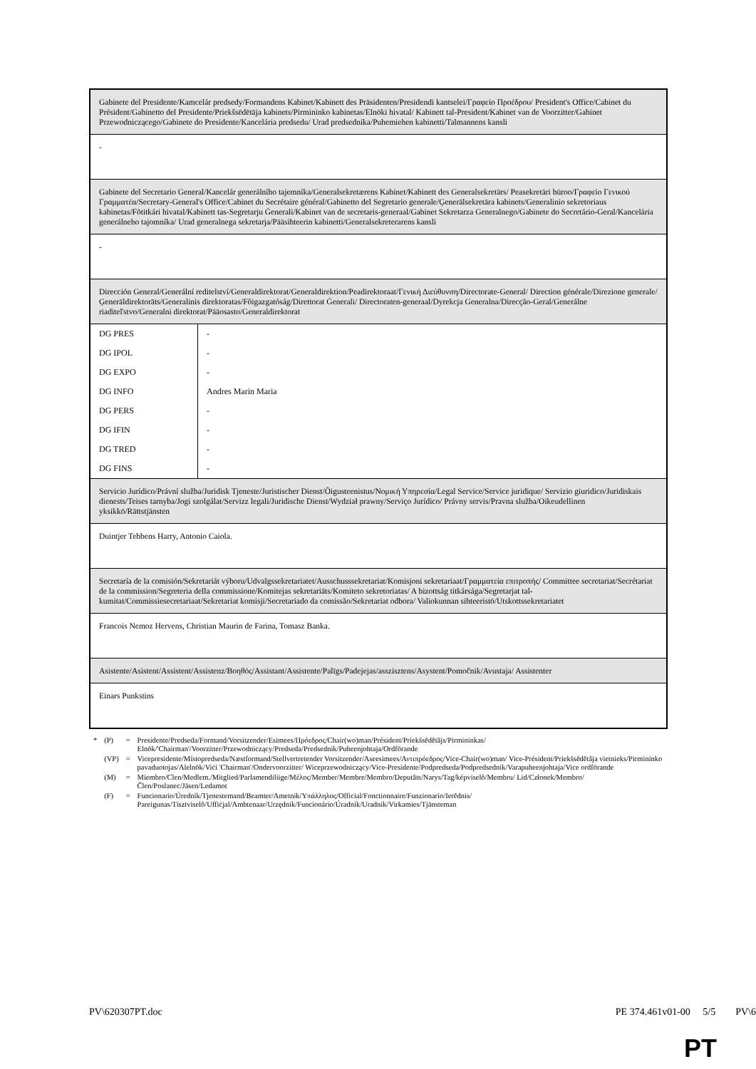| Gabinete del Presidente/Kamcelár predsedy/Formandens Kabinet/Kabinett des Präsidenten/Presidendi kantselei/Γραφείο Προέδρου/ President's Office/Cabinet du Président/Gabinetto del Presidente/Priekšsēdētāja kabinets/Pirmininko kabinetas/Elnöki hivatal/ Kabinett tal-President/Kabinet van de Voorzitter/Gabinet Przewodniczącego/Gabinete do Presidente/Kancelária predsedu/ Urad predsednika/Puhemiehen kabinetti/Talmannens kansli |
| - |
| Gabinete del Secretario General/Kancelár generálního tajemníka/Generalsekretærens Kabinet/Kabinett des Generalsekretärs/ Peasekretäri büroo/Γραφείο Γενικού Γραμματέα/Secretary-General's Office/Cabinet du Secrétaire général/Gabinetto del Segretario generale/Ģenerālsekretāra kabinets/Generalinio sekretoriaus kabinetas/Fõtitkári hivatal/Kabinett tas-Segretarju Ġenerali/Kabinet van de secretaris-generaal/Gabinet Sekretarza Generalnego/Gabinete do Secretário-Geral/Kancelária generálneho tajomníka/ Urad generalnega sekretarja/Pääsihteerin kabinetti/Generalsekreterarens kansli |
| - |
| Dirección General/Generální reditelství/Generaldirektorat/Generaldirektion/Peadirektoraat/Γενική Διεύθυνση/Directorate-General/ Direction générale/Direzione generale/Ģenerāldirektorāts/Generalinis direktoratas/Fõigazgatóság/Direttorat Ġenerali/ Directoraten-generaal/Dyrekcja Generalna/Direcção-Geral/Generálne riaditeľstvo/Generalni direktorat/Pääosasto/Generaldirektorat |
| / DG PRES / - / / DG IPOL / - / / DG EXPO / - / / DG INFO / Andres Marin Maria / / DG PERS / - / / DG IFIN / - / / DG TRED / - / / DG FINS / - / |
| Servicio Jurídico/Právní služba/Juridisk Tjeneste/Juristischer Dienst/Õigusteenistus/Νομική Υπηρεσία/Legal Service/Service juridique/ Servizio giuridico/Juridiskais dienests/Teises tarnyba/Jogi szolgálat/Servizz legali/Juridische Dienst/Wydział prawny/Serviço Jurídico/ Právny servis/Pravna služba/Oikeudellinen yksikkö/Rättstjänsten |
| Duintjer Tebbens Harry, Antonio Caiola. |
| Secretaría de la comisión/Sekretariát výboru/Udvalgssekretariatet/Ausschusssekretariat/Komisjoni sekretariaat/Γραμματεία επιτροπής/ Committee secretariat/Secrétariat de la commission/Segreteria della commissione/Komitejas sekretariāts/Komiteto sekretoriatas/ A bizottság titkársága/Segretarjat tal-kumitat/Commissiesecretariaat/Sekretariat komisji/Secretariado da comissão/Sekretariat odbora/ Valiokunnan sihteeristö/Utskottssekretariatet |
| Francois Nemoz Hervens, Christian Maurin de Farina, Tomasz Banka. |
| Asistente/Asistent/Assistent/Assistenz/Βοηθός/Assistant/Assistente/Palīgs/Padejejas/asszisztens/Asystent/Pomočnik/Avustaja/ Assistenter |
| Einars Punkstins |
| * | (P) | = | Presidente/Predseda/Formand/Vorsitzender/Esimees/Πρόεδρος/Chair(wo)man/Président/Priekšsēdētājs/Pirmininkas/ Elnök/'Chairman'/Voorzitter/Przewodniczący/Predseda/Predsednik/Puheenjohtaja/Ordförande |
| | (VP) | = | Vicepresidente/Místopredseda/Næstformand/Stellvertretender Vorsitzender/Aseesimees/Αντιπρόεδρος/Vice-Chair(wo)man/ Vice-Président/Priekšsēdētāja vietnieks/Pirmininko pavaduotojas/Alelnök/Viċi 'Chairman'/Ondervoorzitter/ Wiceprzewodniczący/Vice-Presidente/Podpredseda/Podpredsednik/Varapuheenjohtaja/Vice ordförande |
| | (M) | = | Miembro/Clen/Medlem./Mitglied/Parlamendiliige/Μέλος/Member/Membre/Membro/Deputāts/Narys/Tag/képviselõ/Membru/ Lid/Członek/Membro/Člen/Poslanec/Jäsen/Ledamot |
| | (F) | = | Funcionario/Úredník/Tjenestemand/Beamter/Ametnik/Υπάλληλος/Official/Fonctionnaire/Funzionario/Ierēdnis/ Pareigunas/Tisztviselõ/Uffiċjal/Ambtenaar/Urzędnik/Funcionário/Úradník/Uradnik/Virkamies/Tjänsteman |
PV\620307PT.doc PE 374.461v01-00 5/5 PV\6
PT